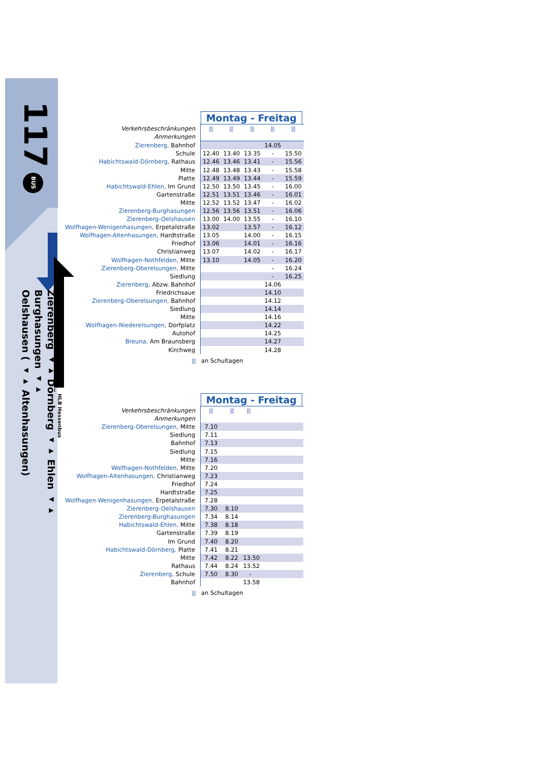BUS
117
Zierenberg ◂▸ Dörnberg ◂▸ Ehlen ◂▸ Burghasungen ◂▸
Oelshausen ( ◂▸ Altenhasungen)
HLB Hessenbus
| | Montag - Freitag | | | | |
| Verkehrsbeschränkungen | S | S | S | S | S |
| Anmerkungen | | | | | |
| Zierenberg, Bahnhof | | | | 14.05 | |
| Schule | 12.40 | 13.40 | 13.35 | - | 15.50 |
| Habichtswald-Dörnberg, Rathaus | 12.46 | 13.46 | 13.41 | - | 15.56 |
| Mitte | 12.48 | 13.48 | 13.43 | - | 15.58 |
| Platte | 12.49 | 13.49 | 13.44 | - | 15.59 |
| Habichtswald-Ehlen, Im Grund | 12.50 | 13.50 | 13.45 | - | 16.00 |
| Gartenstraße | 12.51 | 13.51 | 13.46 | - | 16.01 |
| Mitte | 12.52 | 13.52 | 13.47 | - | 16.02 |
| Zierenberg-Burghasungen | 12.56 | 13.56 | 13.51 | - | 16.06 |
| Zierenberg-Oelshausen | 13.00 | 14.00 | 13.55 | - | 16.10 |
| Wolfhagen-Wenigenhasungen, Erpetalstraße | 13.02 | | 13.57 | - | 16.12 |
| Wolfhagen-Altenhasungen, Hardtstraße | 13.05 | | 14.00 | - | 16.15 |
| Friedhof | 13.06 | | 14.01 | - | 16.16 |
| Christianweg | 13.07 | | 14.02 | - | 16.17 |
| Wolfhagen-Nothfelden, Mitte | 13.10 | | 14.05 | - | 16.20 |
| Zierenberg-Oberelsungen, Mitte | | | | - | 16.24 |
| Siedlung | | | | - | 16.25 |
| Zierenberg, Abzw. Bahnhof | | | | 14.06 | |
| Friedrichsaue | | | | 14.10 | |
| Zierenberg-Oberelsungen, Bahnhof | | | | 14.12 | |
| Siedlung | | | | 14.14 | |
| Mitte | | | | 14.16 | |
| Wolfhagen-Niederelsungen, Dorfplatz | | | | 14.22 | |
| Autohof | | | | 14.25 | |
| Breuna, Am Braunsberg | | | | 14.27 | |
| Kirchweg | | | | 14.28 | |
S an Schultagen
| | Montag - Freitag | | |
| Verkehrsbeschränkungen | S | S | S |
| Anmerkungen | | | |
| Zierenberg-Oberelsungen, Mitte | 7.10 | | |
| Siedlung | 7.11 | | |
| Bahnhof | 7.13 | | |
| Siedlung | 7.15 | | |
| Mitte | 7.16 | | |
| Wolfhagen-Nothfelden, Mitte | 7.20 | | |
| Wolfhagen-Altenhasungen, Christianweg | 7.23 | | |
| Friedhof | 7.24 | | |
| Hardtstraße | 7.25 | | |
| Wolfhagen-Wenigenhasungen, Erpetalstraße | 7.28 | | |
| Zierenberg-Oelshausen | 7.30 | 8.10 | |
| Zierenberg-Burghasungen | 7.34 | 8.14 | |
| Habichtswald-Ehlen, Mitte | 7.38 | 8.18 | |
| Gartenstraße | 7.39 | 8.19 | |
| Im Grund | 7.40 | 8.20 | |
| Habichtswald-Dörnberg, Platte | 7.41 | 8.21 | |
| Mitte | 7.42 | 8.22 | 13.50 |
| Rathaus | 7.44 | 8.24 | 13.52 |
| Zierenberg, Schule | 7.50 | 8.30 | - |
| Bahnhof | | | 13.58 |
S an Schultagen